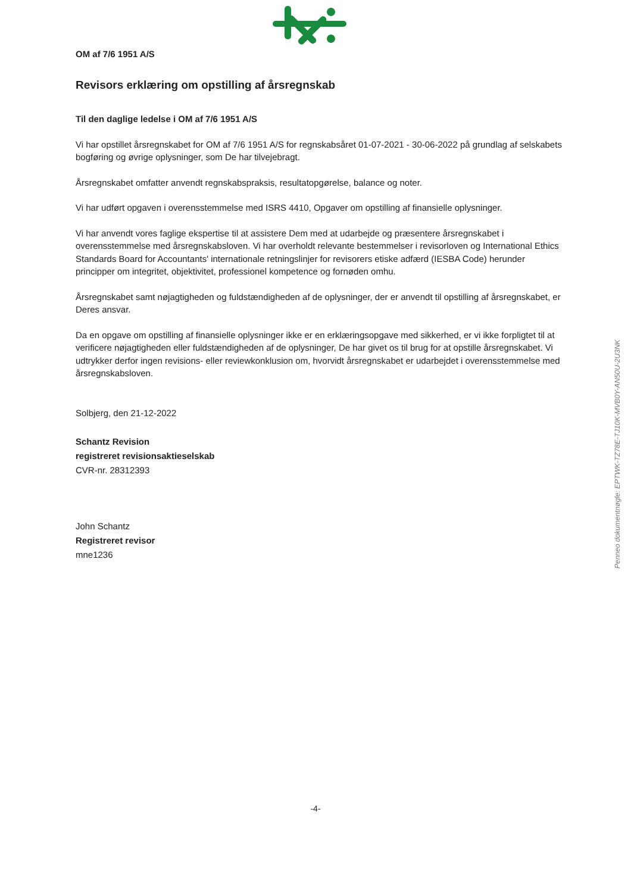OM af 7/6 1951 A/S
Revisors erklæring om opstilling af årsregnskab
Til den daglige ledelse i OM af 7/6 1951 A/S
Vi har opstillet årsregnskabet for OM af 7/6 1951 A/S for regnskabsåret 01-07-2021 - 30-06-2022 på grundlag af selskabets bogføring og øvrige oplysninger, som De har tilvejebragt.
Årsregnskabet omfatter anvendt regnskabspraksis, resultatopgørelse, balance og noter.
Vi har udført opgaven i overensstemmelse med ISRS 4410, Opgaver om opstilling af finansielle oplysninger.
Vi har anvendt vores faglige ekspertise til at assistere Dem med at udarbejde og præsentere årsregnskabet i overensstemmelse med årsregnskabsloven. Vi har overholdt relevante bestemmelser i revisorloven og International Ethics Standards Board for Accountants' internationale retningslinjer for revisorers etiske adfærd (IESBA Code) herunder principper om integritet, objektivitet, professionel kompetence og fornøden omhu.
Årsregnskabet samt nøjagtigheden og fuldstændigheden af de oplysninger, der er anvendt til opstilling af årsregnskabet, er Deres ansvar.
Da en opgave om opstilling af finansielle oplysninger ikke er en erklæringsopgave med sikkerhed, er vi ikke forpligtet til at verificere nøjagtigheden eller fuldstændigheden af de oplysninger, De har givet os til brug for at opstille årsregnskabet. Vi udtrykker derfor ingen revisions- eller reviewkonklusion om, hvorvidt årsregnskabet er udarbejdet i overensstemmelse med årsregnskabsloven.
Solbjerg, den 21-12-2022
Schantz Revision
registreret revisionsaktieselskab
CVR-nr. 28312393
John Schantz
Registreret revisor
mne1236
Penneo dokumentnøgle: EPTWK-TZ78E-TJ10K-MVB0Y-AN50U-2U3NK
-4-